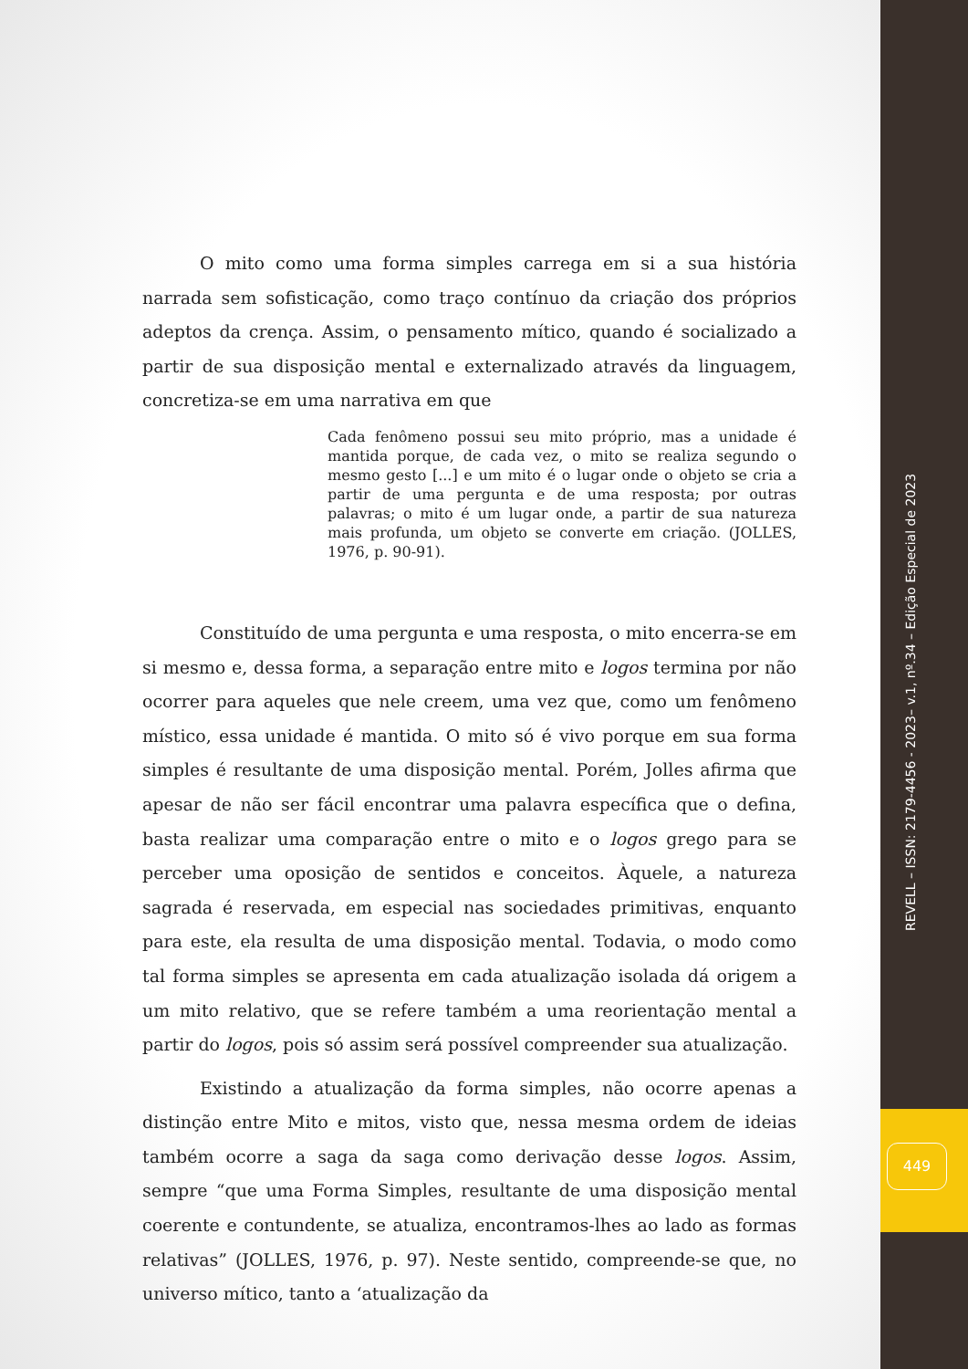O mito como uma forma simples carrega em si a sua história narrada sem sofisticação, como traço contínuo da criação dos próprios adeptos da crença. Assim, o pensamento mítico, quando é socializado a partir de sua disposição mental e externalizado através da linguagem, concretiza-se em uma narrativa em que
Cada fenômeno possui seu mito próprio, mas a unidade é mantida porque, de cada vez, o mito se realiza segundo o mesmo gesto [...] e um mito é o lugar onde o objeto se cria a partir de uma pergunta e de uma resposta; por outras palavras; o mito é um lugar onde, a partir de sua natureza mais profunda, um objeto se converte em criação. (JOLLES, 1976, p. 90-91).
Constituído de uma pergunta e uma resposta, o mito encerra-se em si mesmo e, dessa forma, a separação entre mito e logos termina por não ocorrer para aqueles que nele creem, uma vez que, como um fenômeno místico, essa unidade é mantida. O mito só é vivo porque em sua forma simples é resultante de uma disposição mental. Porém, Jolles afirma que apesar de não ser fácil encontrar uma palavra específica que o defina, basta realizar uma comparação entre o mito e o logos grego para se perceber uma oposição de sentidos e conceitos. Àquele, a natureza sagrada é reservada, em especial nas sociedades primitivas, enquanto para este, ela resulta de uma disposição mental. Todavia, o modo como tal forma simples se apresenta em cada atualização isolada dá origem a um mito relativo, que se refere também a uma reorientação mental a partir do logos, pois só assim será possível compreender sua atualização.
Existindo a atualização da forma simples, não ocorre apenas a distinção entre Mito e mitos, visto que, nessa mesma ordem de ideias também ocorre a saga da saga como derivação desse logos. Assim, sempre “que uma Forma Simples, resultante de uma disposição mental coerente e contundente, se atualiza, encontramos-lhes ao lado as formas relativas” (JOLLES, 1976, p. 97). Neste sentido, compreende-se que, no universo mítico, tanto a ‘atualização da
REVELL – ISSN: 2179-4456 - 2023– v.1, nº.34 – Edição Especial de 2023
449